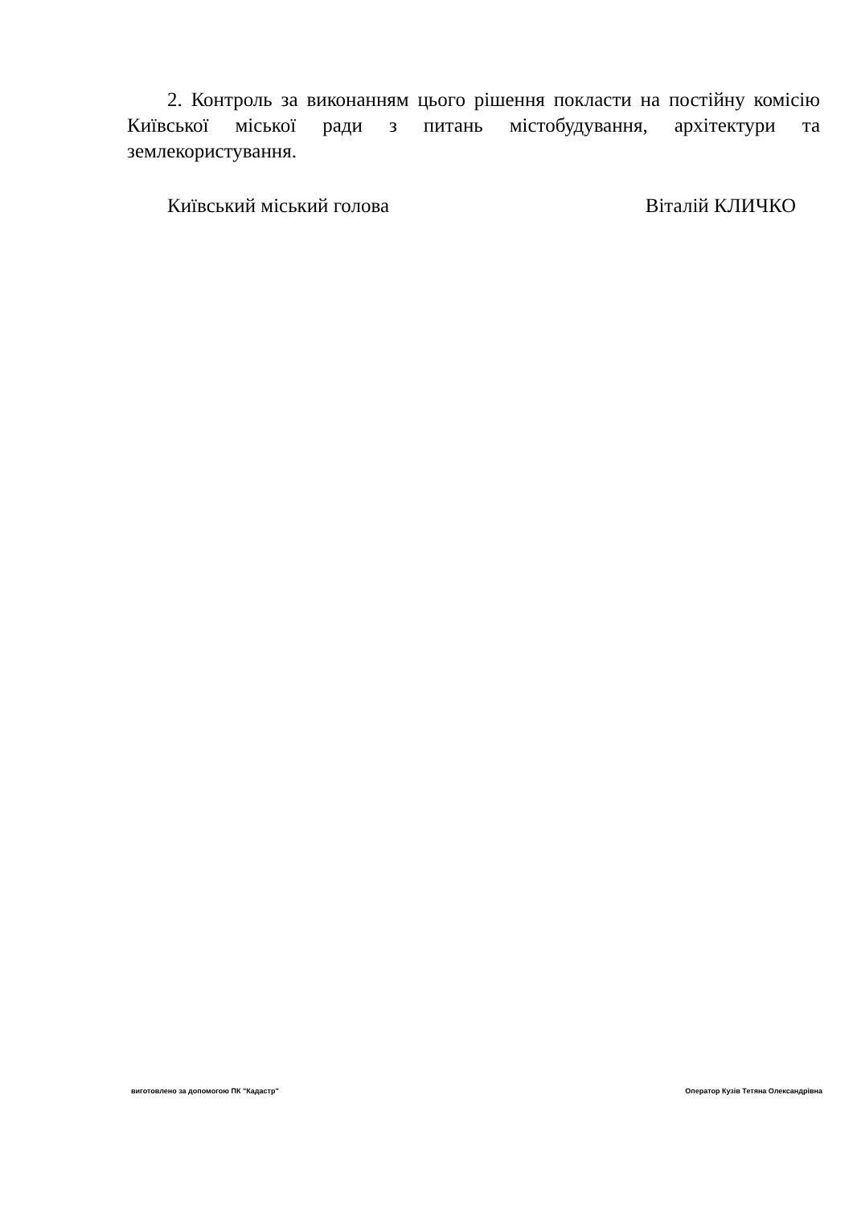2. Контроль за виконанням цього рішення покласти на постійну комісію Київської міської ради з питань містобудування, архітектури та землекористування.
Київський міський голова Віталій КЛИЧКО
виготовлено за допомогою ПК "Кадастр" Оператор Кузів Тетяна Олександрівна